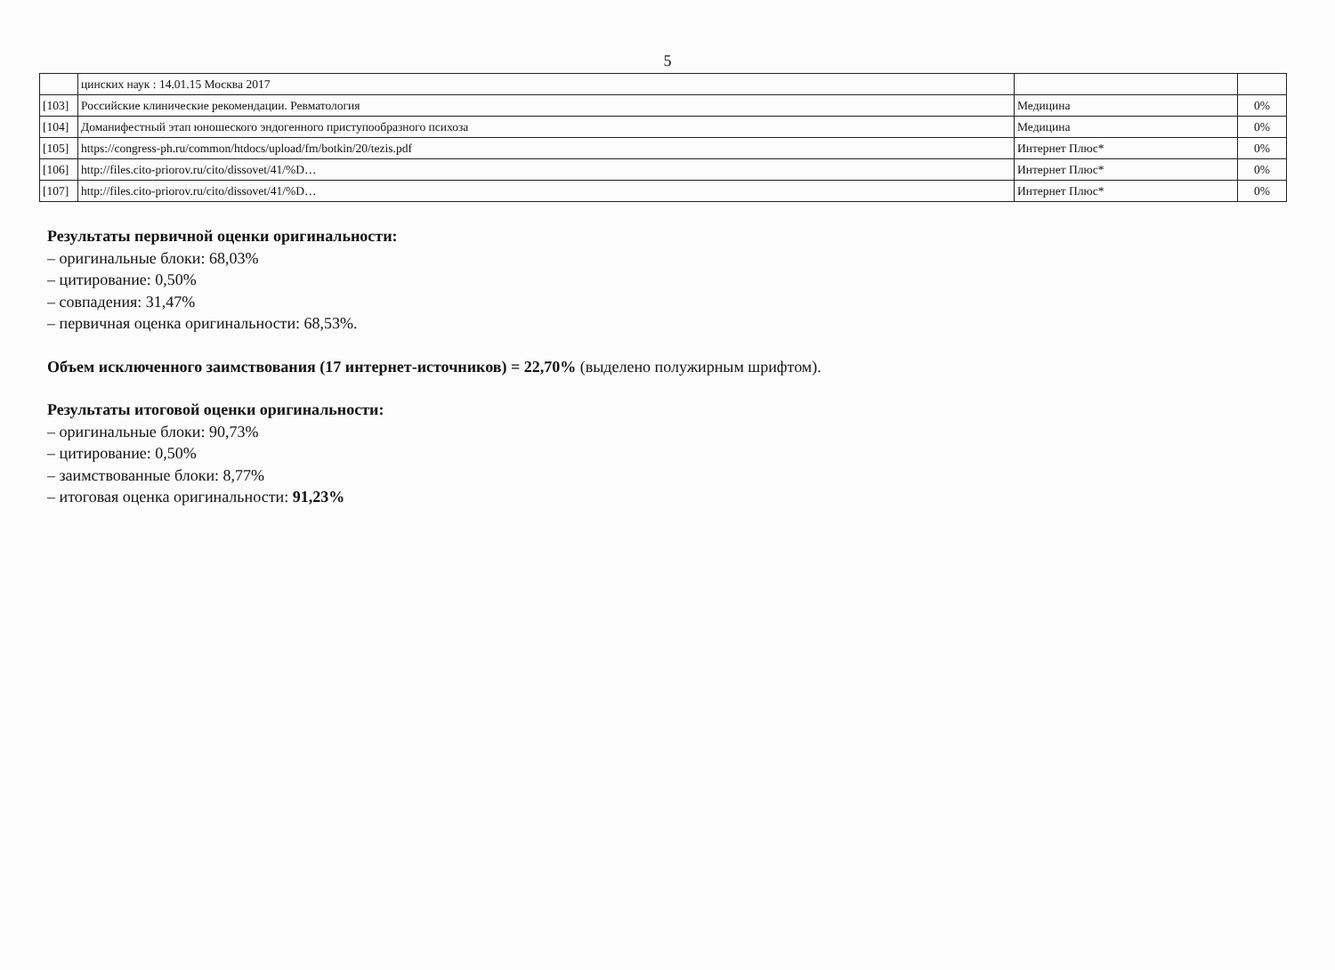5
| | цинских наук : 14.01.15 Москва 2017 | | |
| [103] | Российские клинические рекомендации. Ревматология | Медицина | 0% |
| [104] | Доманифестный этап юношеского эндогенного приступообразного психоза | Медицина | 0% |
| [105] | https://congress-ph.ru/common/htdocs/upload/fm/botkin/20/tezis.pdf | Интернет Плюс* | 0% |
| [106] | http://files.cito-priorov.ru/cito/dissovet/41/%D… | Интернет Плюс* | 0% |
| [107] | http://files.cito-priorov.ru/cito/dissovet/41/%D… | Интернет Плюс* | 0% |
Результаты первичной оценки оригинальности:
– оригинальные блоки: 68,03%
– цитирование: 0,50%
– совпадения: 31,47%
– первичная оценка оригинальности: 68,53%.
Объем исключенного заимствования (17 интернет-источников) = 22,70% (выделено полужирным шрифтом).
Результаты итоговой оценки оригинальности:
– оригинальные блоки: 90,73%
– цитирование: 0,50%
– заимствованные блоки: 8,77%
– итоговая оценка оригинальности: 91,23%